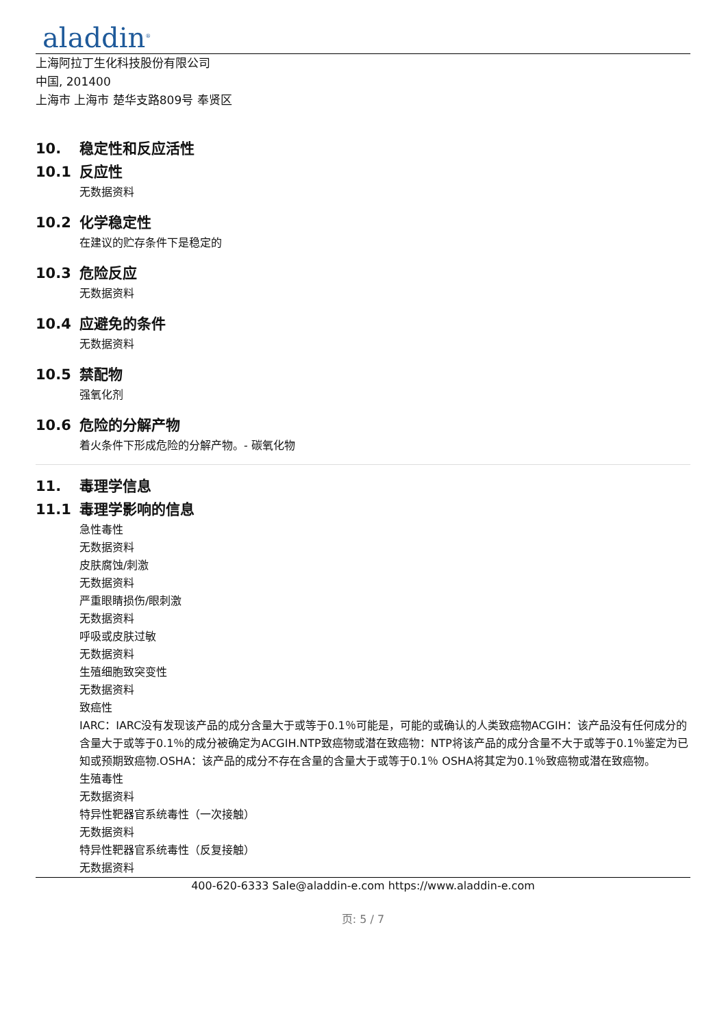aladdin<sup>®</sup>
上海阿拉丁生化科技股份有限公司
中国, 201400
上海市 上海市 楚华支路809号 奉贤区
10. 稳定性和反应活性
10.1 反应性
无数据资料
10.2 化学稳定性
在建议的贮存条件下是稳定的
10.3 危险反应
无数据资料
10.4 应避免的条件
无数据资料
10.5 禁配物
强氧化剂
10.6 危险的分解产物
着火条件下形成危险的分解产物。- 碳氧化物
11. 毒理学信息
11.1 毒理学影响的信息
急性毒性
无数据资料
皮肤腐蚀/刺激
无数据资料
严重眼睛损伤/眼刺激
无数据资料
呼吸或皮肤过敏
无数据资料
生殖细胞致突变性
无数据资料
致癌性
IARC：IARC没有发现该产品的成分含量大于或等于0.1％可能是，可能的或确认的人类致癌物ACGIH：该产品没有任何成分的含量大于或等于0.1％的成分被确定为ACGIH.NTP致癌物或潜在致癌物：NTP将该产品的成分含量不大于或等于0.1％鉴定为已知或预期致癌物.OSHA：该产品的成分不存在含量的含量大于或等于0.1％ OSHA将其定为0.1％致癌物或潜在致癌物。
生殖毒性
无数据资料
特异性靶器官系统毒性（一次接触）
无数据资料
特异性靶器官系统毒性（反复接触）
无数据资料
400-620-6333 Sale@aladdin-e.com https://www.aladdin-e.com
页: 5 / 7